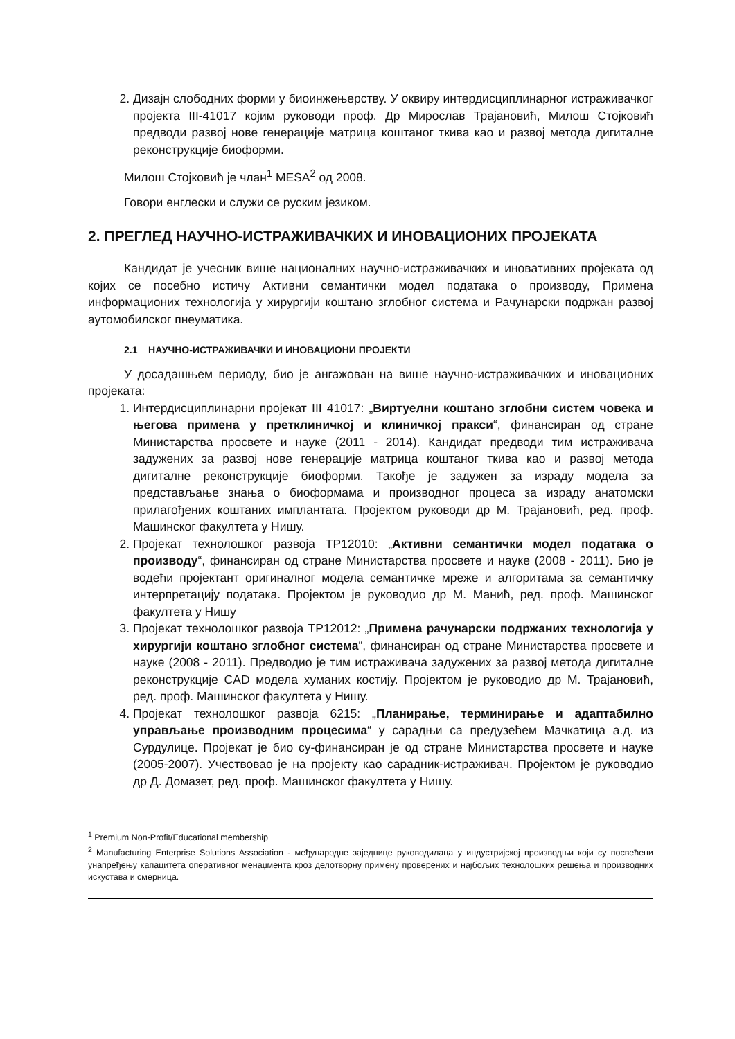2. Дизајн слободних форми у биоинжењерству. У оквиру интердисциплинарног истраживачког пројекта III-41017 којим руководи проф. Др Мирослав Трајановић, Милош Стојковић предводи развој нове генерације матрица коштаног ткива као и развој метода дигиталне реконструкције биоформи.
Милош Стојковић је члан<sup>1</sup> MESA<sup>2</sup> од 2008.
Говори енглески и служи се руским језиком.
2. ПРЕГЛЕД НАУЧНО-ИСТРАЖИВАЧКИХ И ИНОВАЦИОНИХ ПРОЈЕКАТА
Кандидат је учесник више националних научно-истраживачких и иновативних пројеката од којих се посебно истичу Активни семантички модел података о производу, Примена информационих технологија у хирургији коштано зглобног система и Рачунарски подржан развој аутомобилског пнеуматика.
2.1 НАУЧНО-ИСТРАЖИВАЧКИ И ИНОВАЦИОНИ ПРОЈЕКТИ
У досадашњем периоду, био је ангажован на више научно-истраживачких и иновационих пројеката:
1. Интердисциплинарни пројекат III 41017: „Виртуелни коштано зглобни систем човека и његова примена у претклиничкој и клиничкој пракси“, финансиран од стране Министарства просвете и науке (2011 - 2014). Кандидат предводи тим истраживача задужених за развој нове генерације матрица коштаног ткива као и развој метода дигиталне реконструкције биоформи. Такође је задужен за израду модела за представљање знања о биоформама и производног процеса за израду анатомски прилагођених коштаних имплантата. Пројектом руководи др М. Трајановић, ред. проф. Машинског факултета у Нишу.
2. Пројекат технолошког развоја TP12010: „Активни семантички модел података о производу“, финансиран од стране Министарства просвете и науке (2008 - 2011). Био је водећи пројектант оригиналног модела семантичке мреже и алгоритама за семантичку интерпретацију података. Пројектом је руководио др М. Манић, ред. проф. Машинског факултета у Нишу
3. Пројекат технолошког развоја TP12012: „Примена рачунарски подржаних технологија у хирургији коштано зглобног система“, финансиран од стране Министарства просвете и науке (2008 - 2011). Предводио је тим истраживача задужених за развој метода дигиталне реконструкције CAD модела хуманих костију. Пројектом је руководио др М. Трајановић, ред. проф. Машинског факултета у Нишу.
4. Пројекат технолошког развоја 6215: „Планирање, терминирање и адаптабилно управљање производним процесима“ у сарадњи са предузећем Мачкатица а.д. из Сурдулице. Пројекат је био су-финансиран је од стране Министарства просвете и науке (2005-2007). Учествовао је на пројекту као сарадник-истраживач. Пројектом је руководио др Д. Домазет, ред. проф. Машинског факултета у Нишу.
<sup>1</sup> Premium Non-Profit/Educational membership
<sup>2</sup> Manufacturing Enterprise Solutions Association - међународне заједнице руководилаца у индустријској производњи који су посвећени унапређењу капацитета оперативног менаџмента кроз делотворну примену проверених и најбољих технолошких решења и производних искустава и смерница.